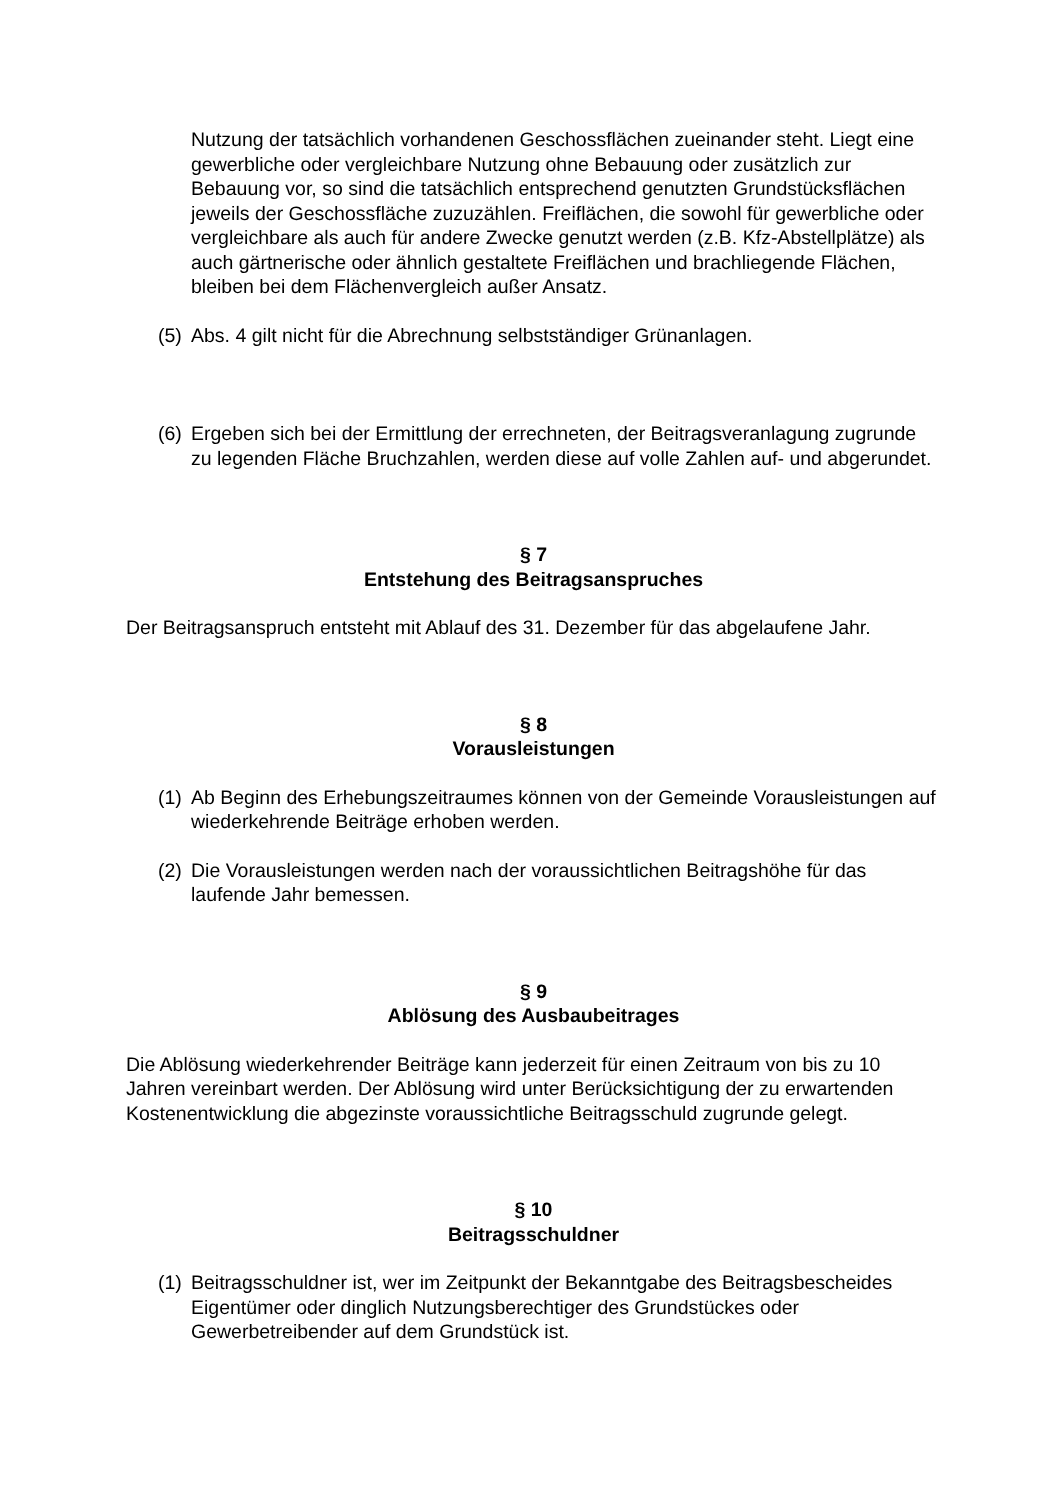Nutzung der tatsächlich vorhandenen Geschossflächen zueinander steht. Liegt eine gewerbliche oder vergleichbare Nutzung ohne Bebauung oder zusätzlich zur Bebauung vor, so sind die tatsächlich entsprechend genutzten Grundstücksflächen jeweils der Geschossfläche zuzuzählen. Freiflächen, die sowohl für gewerbliche oder vergleichbare als auch für andere Zwecke genutzt werden (z.B. Kfz-Abstellplätze) als auch gärtnerische oder ähnlich gestaltete Freiflächen und brachliegende Flächen, bleiben bei dem Flächenvergleich außer Ansatz.
(5) Abs. 4 gilt nicht für die Abrechnung selbstständiger Grünanlagen.
(6) Ergeben sich bei der Ermittlung der errechneten, der Beitragsveranlagung zugrunde zu legenden Fläche Bruchzahlen, werden diese auf volle Zahlen auf- und abgerundet.
§ 7
Entstehung des Beitragsanspruches
Der Beitragsanspruch entsteht mit Ablauf des 31. Dezember für das abgelaufene Jahr.
§ 8
Vorausleistungen
(1) Ab Beginn des Erhebungszeitraumes können von der Gemeinde Vorausleistungen auf wiederkehrende Beiträge erhoben werden.
(2) Die Vorausleistungen werden nach der voraussichtlichen Beitragshöhe für das laufende Jahr bemessen.
§ 9
Ablösung des Ausbaubeitrages
Die Ablösung wiederkehrender Beiträge kann jederzeit für einen Zeitraum von bis zu 10 Jahren vereinbart werden. Der Ablösung wird unter Berücksichtigung der zu erwartenden Kostenentwicklung die abgezinste voraussichtliche Beitragsschuld zugrunde gelegt.
§ 10
Beitragsschuldner
(1) Beitragsschuldner ist, wer im Zeitpunkt der Bekanntgabe des Beitragsbescheides Eigentümer oder dinglich Nutzungsberechtiger des Grundstückes oder Gewerbetreibender auf dem Grundstück ist.